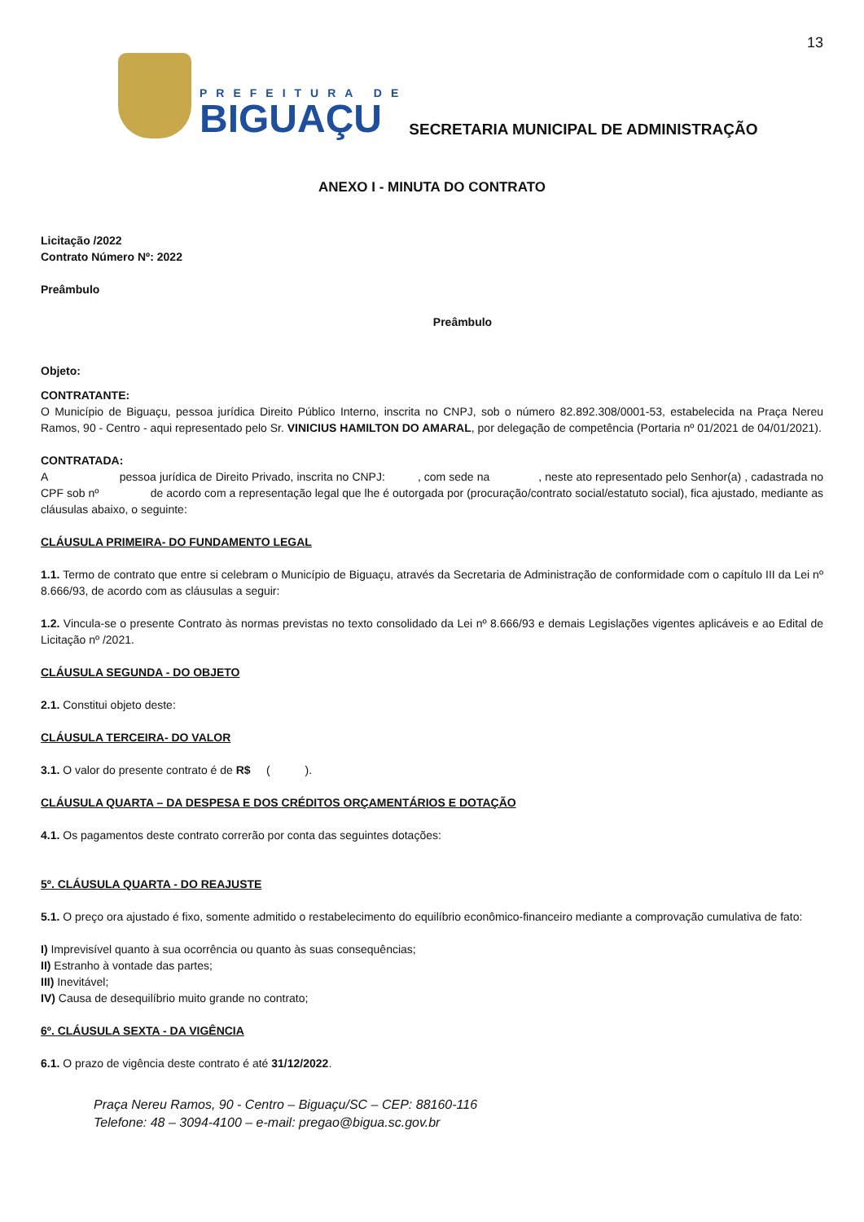13
PREFEITURA DE
BIGUAÇU
SECRETARIA MUNICIPAL DE ADMINISTRAÇÃO
ANEXO I - MINUTA DO CONTRATO
Licitação /2022
Contrato Número Nº: 2022
Preâmbulo
Preâmbulo
Objeto:
CONTRATANTE:
O Município de Biguaçu, pessoa jurídica Direito Público Interno, inscrita no CNPJ, sob o número 82.892.308/0001-53, estabelecida na Praça Nereu Ramos, 90 - Centro - aqui representado pelo Sr. VINICIUS HAMILTON DO AMARAL, por delegação de competência (Portaria nº 01/2021 de 04/01/2021).
CONTRATADA:
A pessoa jurídica de Direito Privado, inscrita no CNPJ: , com sede na , neste ato representado pelo Senhor(a) , cadastrada no CPF sob nº de acordo com a representação legal que lhe é outorgada por (procuração/contrato social/estatuto social), fica ajustado, mediante as cláusulas abaixo, o seguinte:
CLÁUSULA PRIMEIRA- DO FUNDAMENTO LEGAL
1.1. Termo de contrato que entre si celebram o Município de Biguaçu, através da Secretaria de Administração de conformidade com o capítulo III da Lei nº 8.666/93, de acordo com as cláusulas a seguir:
1.2. Vincula-se o presente Contrato às normas previstas no texto consolidado da Lei nº 8.666/93 e demais Legislações vigentes aplicáveis e ao Edital de Licitação nº /2021.
CLÁUSULA SEGUNDA - DO OBJETO
2.1. Constitui objeto deste:
CLÁUSULA TERCEIRA- DO VALOR
3.1. O valor do presente contrato é de R$ ( ).
CLÁUSULA QUARTA – DA DESPESA E DOS CRÉDITOS ORÇAMENTÁRIOS E DOTAÇÃO
4.1. Os pagamentos deste contrato correrão por conta das seguintes dotações:
5º. CLÁUSULA QUARTA - DO REAJUSTE
5.1. O preço ora ajustado é fixo, somente admitido o restabelecimento do equilíbrio econômico-financeiro mediante a comprovação cumulativa de fato:
I) Imprevisível quanto à sua ocorrência ou quanto às suas consequências;
II) Estranho à vontade das partes;
III) Inevitável;
IV) Causa de desequilíbrio muito grande no contrato;
6º. CLÁUSULA SEXTA - DA VIGÊNCIA
6.1. O prazo de vigência deste contrato é até 31/12/2022.
Praça Nereu Ramos, 90 - Centro – Biguaçu/SC – CEP: 88160-116
Telefone: 48 – 3094-4100 – e-mail: pregao@bigua.sc.gov.br